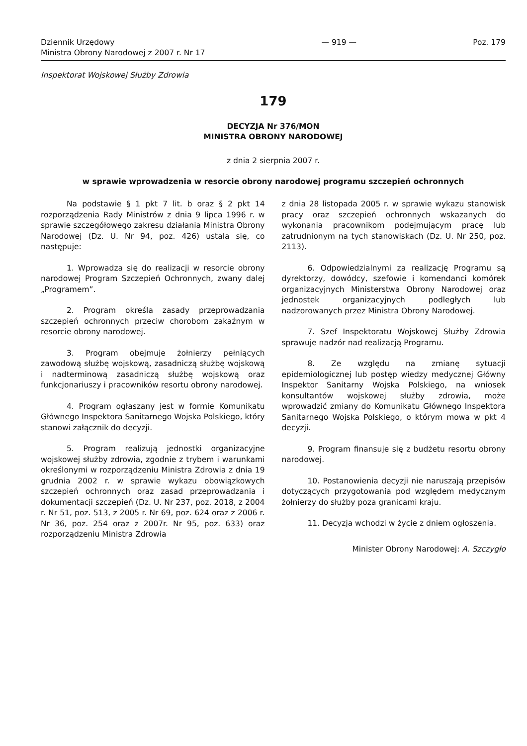Dziennik Urzędowy
Ministra Obrony Narodowej z 2007 r. Nr 17
— 919 — Poz. 179
Inspektorat Wojskowej Służby Zdrowia
179
DECYZJA Nr 376/MON
MINISTRA OBRONY NARODOWEJ
z dnia 2 sierpnia 2007 r.
w sprawie wprowadzenia w resorcie obrony narodowej programu szczepień ochronnych
Na podstawie § 1 pkt 7 lit. b oraz § 2 pkt 14 rozporządzenia Rady Ministrów z dnia 9 lipca 1996 r. w sprawie szczegółowego zakresu działania Ministra Obrony Narodowej (Dz. U. Nr 94, poz. 426) ustala się, co następuje:
1. Wprowadza się do realizacji w resorcie obrony narodowej Program Szczepień Ochronnych, zwany dalej „Programem”.
2. Program określa zasady przeprowadzania szczepień ochronnych przeciw chorobom zakaźnym w resorcie obrony narodowej.
3. Program obejmuje żołnierzy pełniących zawodową służbę wojskową, zasadniczą służbę wojskową i nadterminową zasadniczą służbę wojskową oraz funkcjonariuszy i pracowników resortu obrony narodowej.
4. Program ogłaszany jest w formie Komunikatu Głównego Inspektora Sanitarnego Wojska Polskiego, który stanowi załącznik do decyzji.
5. Program realizują jednostki organizacyjne wojskowej służby zdrowia, zgodnie z trybem i warunkami określonymi w rozporządzeniu Ministra Zdrowia z dnia 19 grudnia 2002 r. w sprawie wykazu obowiązkowych szczepień ochronnych oraz zasad przeprowadzania i dokumentacji szczepień (Dz. U. Nr 237, poz. 2018, z 2004 r. Nr 51, poz. 513, z 2005 r. Nr 69, poz. 624 oraz z 2006 r. Nr 36, poz. 254 oraz z 2007r. Nr 95, poz. 633) oraz rozporządzeniu Ministra Zdrowia
z dnia 28 listopada 2005 r. w sprawie wykazu stanowisk pracy oraz szczepień ochronnych wskazanych do wykonania pracownikom podejmującym pracę lub zatrudnionym na tych stanowiskach (Dz. U. Nr 250, poz. 2113).
6. Odpowiedzialnymi za realizację Programu są dyrektorzy, dowódcy, szefowie i komendanci komórek organizacyjnych Ministerstwa Obrony Narodowej oraz jednostek organizacyjnych podległych lub nadzorowanych przez Ministra Obrony Narodowej.
7. Szef Inspektoratu Wojskowej Służby Zdrowia sprawuje nadzór nad realizacją Programu.
8. Ze względu na zmianę sytuacji epidemiologicznej lub postęp wiedzy medycznej Główny Inspektor Sanitarny Wojska Polskiego, na wniosek konsultantów wojskowej służby zdrowia, może wprowadzić zmiany do Komunikatu Głównego Inspektora Sanitarnego Wojska Polskiego, o którym mowa w pkt 4 decyzji.
9. Program finansuje się z budżetu resortu obrony narodowej.
10. Postanowienia decyzji nie naruszają przepisów dotyczących przygotowania pod względem medycznym żołnierzy do służby poza granicami kraju.
11. Decyzja wchodzi w życie z dniem ogłoszenia.
Minister Obrony Narodowej: A. Szczygło